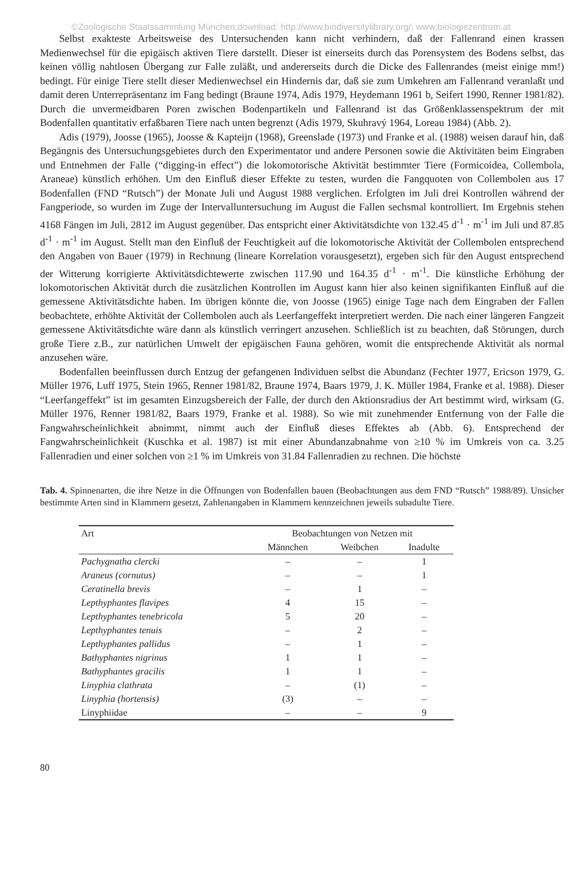©Zoologische Staatssammlung München;download: http://www.biodiversitylibrary.org/; www.biologiezentrum.at
Selbst exakteste Arbeitsweise des Untersuchenden kann nicht verhindern, daß der Fallenrand einen krassen Medienwechsel für die epigäisch aktiven Tiere darstellt. Dieser ist einerseits durch das Porensystem des Bodens selbst, das keinen völlig nahtlosen Übergang zur Falle zuläßt, und andererseits durch die Dicke des Fallenrandes (meist einige mm!) bedingt. Für einige Tiere stellt dieser Medienwechsel ein Hindernis dar, daß sie zum Umkehren am Fallenrand veranlaßt und damit deren Unterrepräsentanz im Fang bedingt (Braune 1974, Adis 1979, Heydemann 1961 b, Seifert 1990, Renner 1981/82). Durch die unvermeidbaren Poren zwischen Bodenpartikeln und Fallenrand ist das Größenklassenspektrum der mit Bodenfallen quantitativ erfaßbaren Tiere nach unten begrenzt (Adis 1979, Skuhravý 1964, Loreau 1984) (Abb. 2).
Adis (1979), Joosse (1965), Joosse & Kapteijn (1968), Greenslade (1973) und Franke et al. (1988) weisen darauf hin, daß Begängnis des Untersuchungsgebietes durch den Experimentator und andere Personen sowie die Aktivitäten beim Eingraben und Entnehmen der Falle (“digging-in effect”) die lokomotorische Aktivität bestimmter Tiere (Formicoidea, Collembola, Araneae) künstlich erhöhen. Um den Einfluß dieser Effekte zu testen, wurden die Fangquoten von Collembolen aus 17 Bodenfallen (FND “Rutsch”) der Monate Juli und August 1988 verglichen. Erfolgten im Juli drei Kontrollen während der Fangperiode, so wurden im Zuge der Intervalluntersuchung im August die Fallen sechsmal kontrolliert. Im Ergebnis stehen 4168 Fängen im Juli, 2812 im August gegenüber. Das entspricht einer Aktivitätsdichte von 132.45 d<sup>-1</sup> · m<sup>-1</sup> im Juli und 87.85 d<sup>-1</sup> · m<sup>-1</sup> im August. Stellt man den Einfluß der Feuchtigkeit auf die lokomotorische Aktivität der Collembolen entsprechend den Angaben von Bauer (1979) in Rechnung (lineare Korrelation vorausgesetzt), ergeben sich für den August entsprechend der Witterung korrigierte Aktivitätsdichtewerte zwischen 117.90 und 164.35 d<sup>-1</sup> · m<sup>-1</sup>. Die künstliche Erhöhung der lokomotorischen Aktivität durch die zusätzlichen Kontrollen im August kann hier also keinen signifikanten Einfluß auf die gemessene Aktivitätsdichte haben. Im übrigen könnte die, von Joosse (1965) einige Tage nach dem Eingraben der Fallen beobachtete, erhöhte Aktivität der Collembolen auch als Leerfangeffekt interpretiert werden. Die nach einer längeren Fangzeit gemessene Aktivitätsdichte wäre dann als künstlich verringert anzusehen. Schließlich ist zu beachten, daß Störungen, durch große Tiere z.B., zur natürlichen Umwelt der epigäischen Fauna gehören, womit die entsprechende Aktivität als normal anzusehen wäre.
Bodenfallen beeinflussen durch Entzug der gefangenen Individuen selbst die Abundanz (Fechter 1977, Ericson 1979, G. Müller 1976, Luff 1975, Stein 1965, Renner 1981/82, Braune 1974, Baars 1979, J. K. Müller 1984, Franke et al. 1988). Dieser “Leerfangeffekt” ist im gesamten Einzugsbereich der Falle, der durch den Aktionsradius der Art bestimmt wird, wirksam (G. Müller 1976, Renner 1981/82, Baars 1979, Franke et al. 1988). So wie mit zunehmender Entfernung von der Falle die Fangwahrscheinlichkeit abnimmt, nimmt auch der Einfluß dieses Effektes ab (Abb. 6). Entsprechend der Fangwahrscheinlichkeit (Kuschka et al. 1987) ist mit einer Abundanzabnahme von ≥10 % im Umkreis von ca. 3.25 Fallenradien und einer solchen von ≥1 % im Umkreis von 31.84 Fallenradien zu rechnen. Die höchste
Tab. 4. Spinnenarten, die ihre Netze in die Öffnungen von Bodenfallen bauen (Beobachtungen aus dem FND “Rutsch” 1988/89). Unsicher bestimmte Arten sind in Klammern gesetzt, Zahlenangaben in Klammern kennzeichnen jeweils subadulte Tiere.
| Art | Beobachtungen von Netzen mit | | |
| --- | --- | --- | --- |
| | Männchen | Weibchen | Inadulte |
| Pachygnatha clercki | – | – | 1 |
| Araneus (cornutus) | – | – | 1 |
| Ceratinella brevis | – | 1 | – |
| Lepthyphantes flavipes | 4 | 15 | – |
| Lepthyphantes tenebricola | 5 | 20 | – |
| Lepthyphantes tenuis | – | 2 | – |
| Lepthyphantes pallidus | – | 1 | – |
| Bathyphantes nigrinus | 1 | 1 | – |
| Bathyphantes gracilis | 1 | 1 | – |
| Linyphia clathrata | – | (1) | – |
| Linyphia (hortensis) | (3) | – | – |
| Linyphiidae | – | – | 9 |
80